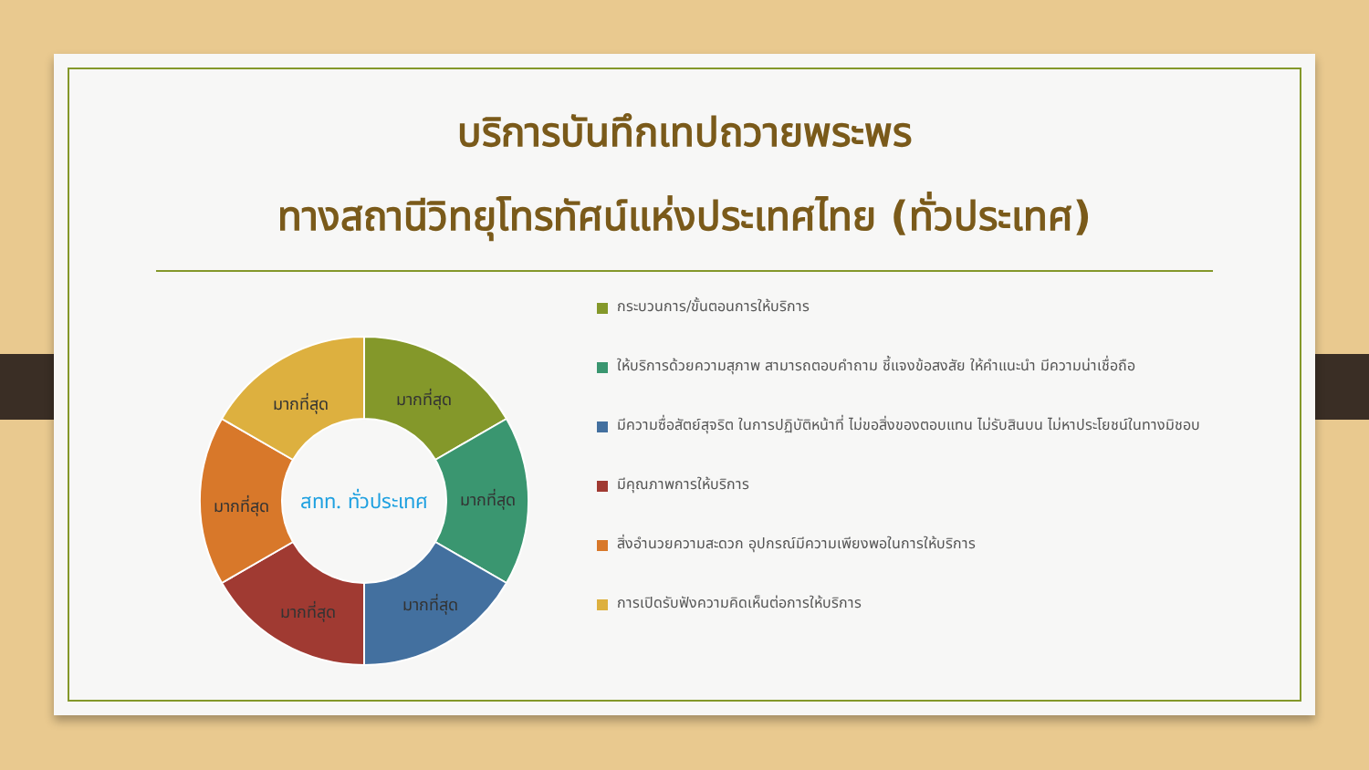บริการบันทึกเทปถวายพระพร
ทางสถานีวิทยุโทรทัศน์แห่งประเทศไทย (ทั่วประเทศ)
มากที่สุด
มากที่สุด
มากที่สุด
มากที่สุด
มากที่สุด
มากที่สุด
สทท. ทั่วประเทศ
กระบวนการ/ขั้นตอนการให้บริการ
ให้บริการด้วยความสุภาพ สามารถตอบคำถาม ชี้แจงข้อสงสัย ให้คำแนะนำ มีความน่าเชื่อถือ
มีความซื่อสัตย์สุจริต ในการปฏิบัติหน้าที่ ไม่ขอสิ่งของตอบแทน ไม่รับสินบน ไม่หาประโยชน์ในทางมิชอบ
มีคุณภาพการให้บริการ
สิ่งอำนวยความสะดวก อุปกรณ์มีความเพียงพอในการให้บริการ
การเปิดรับฟังความคิดเห็นต่อการให้บริการ